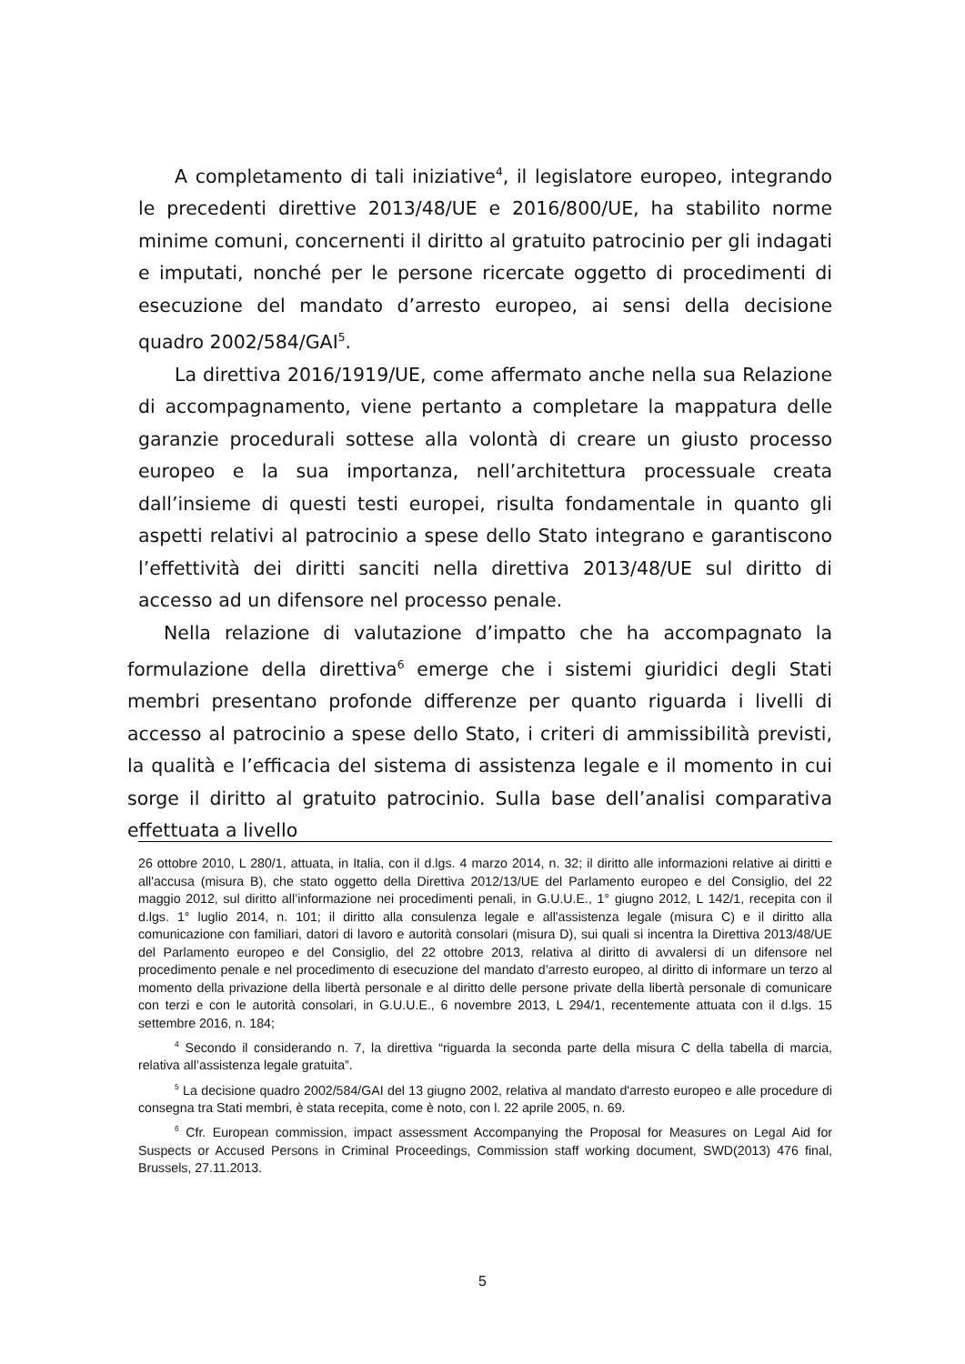A completamento di tali iniziative<sup>4</sup>, il legislatore europeo, integrando le precedenti direttive 2013/48/UE e 2016/800/UE, ha stabilito norme minime comuni, concernenti il diritto al gratuito patrocinio per gli indagati e imputati, nonché per le persone ricercate oggetto di procedimenti di esecuzione del mandato d’arresto europeo, ai sensi della decisione quadro 2002/584/GAI<sup>5</sup>.
La direttiva 2016/1919/UE, come affermato anche nella sua Relazione di accompagnamento, viene pertanto a completare la mappatura delle garanzie procedurali sottese alla volontà di creare un giusto processo europeo e la sua importanza, nell’architettura processuale creata dall’insieme di questi testi europei, risulta fondamentale in quanto gli aspetti relativi al patrocinio a spese dello Stato integrano e garantiscono l’effettività dei diritti sanciti nella direttiva 2013/48/UE sul diritto di accesso ad un difensore nel processo penale.
Nella relazione di valutazione d’impatto che ha accompagnato la formulazione della direttiva<sup>6</sup> emerge che i sistemi giuridici degli Stati membri presentano profonde differenze per quanto riguarda i livelli di accesso al patrocinio a spese dello Stato, i criteri di ammissibilità previsti, la qualità e l’efficacia del sistema di assistenza legale e il momento in cui sorge il diritto al gratuito patrocinio. Sulla base dell’analisi comparativa effettuata a livello
26 ottobre 2010, L 280/1, attuata, in Italia, con il d.lgs. 4 marzo 2014, n. 32; il diritto alle informazioni relative ai diritti e all'accusa (misura B), che stato oggetto della Direttiva 2012/13/UE del Parlamento europeo e del Consiglio, del 22 maggio 2012, sul diritto all’informazione nei procedimenti penali, in G.U.U.E., 1° giugno 2012, L 142/1, recepita con il d.lgs. 1° luglio 2014, n. 101; il diritto alla consulenza legale e all'assistenza legale (misura C) e il diritto alla comunicazione con familiari, datori di lavoro e autorità consolari (misura D), sui quali si incentra la Direttiva 2013/48/UE del Parlamento europeo e del Consiglio, del 22 ottobre 2013, relativa al diritto di avvalersi di un difensore nel procedimento penale e nel procedimento di esecuzione del mandato d’arresto europeo, al diritto di informare un terzo al momento della privazione della libertà personale e al diritto delle persone private della libertà personale di comunicare con terzi e con le autorità consolari, in G.U.U.E., 6 novembre 2013, L 294/1, recentemente attuata con il d.lgs. 15 settembre 2016, n. 184;
<sup>4</sup> Secondo il considerando n. 7, la direttiva “riguarda la seconda parte della misura C della tabella di marcia, relativa all’assistenza legale gratuita”.
<sup>5</sup> La decisione quadro 2002/584/GAI del 13 giugno 2002, relativa al mandato d'arresto europeo e alle procedure di consegna tra Stati membri, è stata recepita, come è noto, con l. 22 aprile 2005, n. 69.
<sup>6</sup> Cfr. European commission, impact assessment Accompanying the Proposal for Measures on Legal Aid for Suspects or Accused Persons in Criminal Proceedings, Commission staff working document, SWD(2013) 476 final, Brussels, 27.11.2013.
5